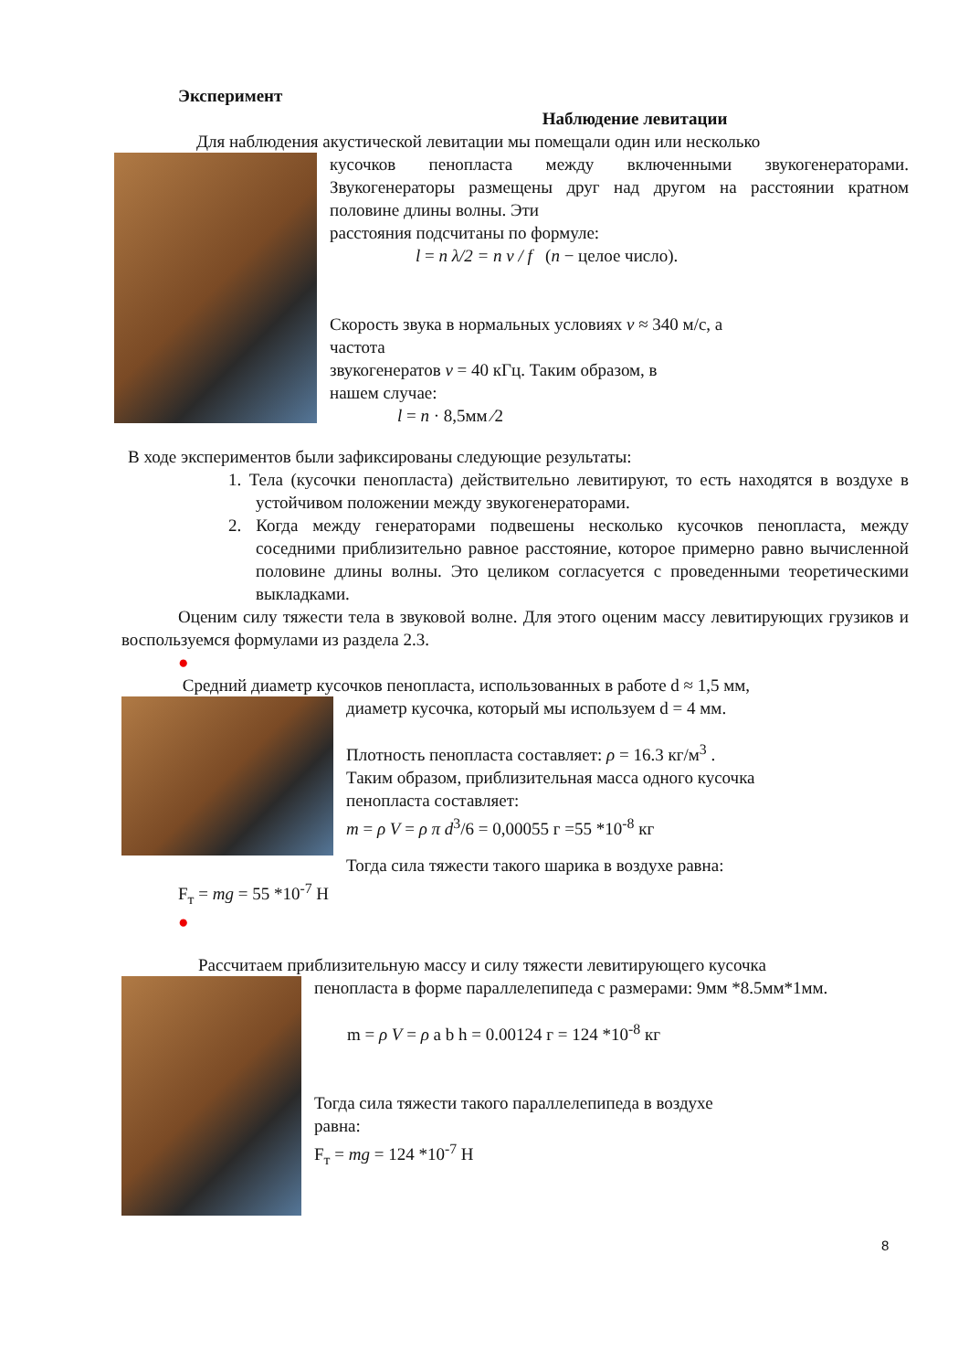Эксперимент
Наблюдение левитации
Для наблюдения акустической левитации мы помещали один или несколько
кусочков пенопласта между включенными звукогенераторами. Звукогенераторы размещены друг над другом на расстоянии кратном половине длины волны. Эти
расстояния подсчитаны по формуле:
l = n λ/2 = n v / f (n − целое число).
Скорость звука в нормальных условиях v ≈ 340 м/с, а
частота
звукогенератов ν = 40 кГц. Таким образом, в
нашем случае:
l = n · 8,5мм ∕2
В ходе экспериментов были зафиксированы следующие результаты:
1. Тела (кусочки пенопласта) действительно левитируют, то есть находятся в воздухе в устойчивом положении между звукогенераторами.
2. Когда между генераторами подвешены несколько кусочков пенопласта, между соседними приблизительно равное расстояние, которое примерно равно вычисленной половине длины волны. Это целиком согласуется с проведенными теоретическими выкладками.
Оценим силу тяжести тела в звуковой волне. Для этого оценим массу левитирующих грузиков и воспользуемся формулами из раздела 2.3.
●
Средний диаметр кусочков пенопласта, использованных в работе d ≈ 1,5 мм,
диаметр кусочка, который мы используем d = 4 мм.
Плотность пенопласта составляет: ρ = 16.3 кг/м<sup>3</sup> .
Таким образом, приблизительная масса одного кусочка
пенопласта составляет:
m = ρ V = ρ π d<sup>3</sup>/6 = 0,00055 г =55 *10<sup>-8</sup> кг
Тогда сила тяжести такого шарика в воздухе равна:
F<sub>т</sub> = mg = 55 *10<sup>-7</sup> Н
●
Рассчитаем приблизительную массу и силу тяжести левитирующего кусочка
пенопласта в форме параллелепипеда с размерами: 9мм *8.5мм*1мм.
m = ρ V = ρ a b h = 0.00124 г = 124 *10<sup>-8</sup> кг
Тогда сила тяжести такого параллелепипеда в воздухе
равна:
F<sub>т</sub> = mg = 124 *10<sup>-7</sup> Н
8